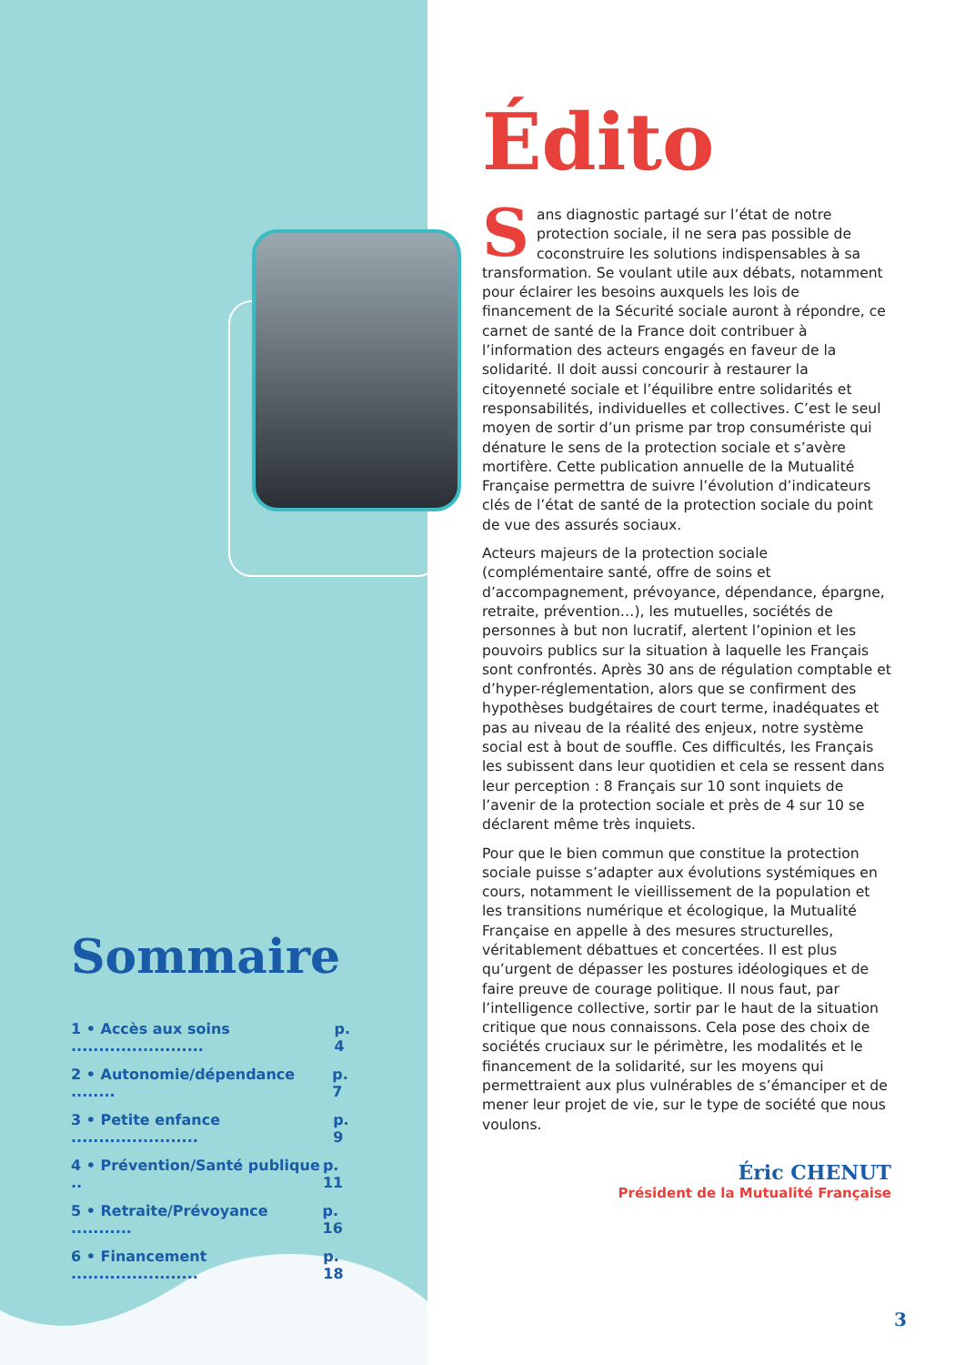Sommaire
1 • Accès aux soins ........................ p. 4
2 • Autonomie/dépendance ........ p. 7
3 • Petite enfance ....................... p. 9
4 • Prévention/Santé publique .. p. 11
5 • Retraite/Prévoyance ........... p. 16
6 • Financement ....................... p. 18
Édito
Sans diagnostic partagé sur l’état de notre protection sociale, il ne sera pas possible de coconstruire les solutions indispensables à sa transformation. Se voulant utile aux débats, notamment pour éclairer les besoins auxquels les lois de financement de la Sécurité sociale auront à répondre, ce carnet de santé de la France doit contribuer à l’information des acteurs engagés en faveur de la solidarité. Il doit aussi concourir à restaurer la citoyenneté sociale et l’équilibre entre solidarités et responsabilités, individuelles et collectives. C’est le seul moyen de sortir d’un prisme par trop consumériste qui dénature le sens de la protection sociale et s’avère mortifère. Cette publication annuelle de la Mutualité Française permettra de suivre l’évolution d’indicateurs clés de l’état de santé de la protection sociale du point de vue des assurés sociaux.
Acteurs majeurs de la protection sociale (complémentaire santé, offre de soins et d’accompagnement, prévoyance, dépendance, épargne, retraite, prévention…), les mutuelles, sociétés de personnes à but non lucratif, alertent l’opinion et les pouvoirs publics sur la situation à laquelle les Français sont confrontés. Après 30 ans de régulation comptable et d’hyper-réglementation, alors que se confirment des hypothèses budgétaires de court terme, inadéquates et pas au niveau de la réalité des enjeux, notre système social est à bout de souffle. Ces difficultés, les Français les subissent dans leur quotidien et cela se ressent dans leur perception : 8 Français sur 10 sont inquiets de l’avenir de la protection sociale et près de 4 sur 10 se déclarent même très inquiets.
Pour que le bien commun que constitue la protection sociale puisse s’adapter aux évolutions systémiques en cours, notamment le vieillissement de la population et les transitions numérique et écologique, la Mutualité Française en appelle à des mesures structurelles, véritablement débattues et concertées. Il est plus qu’urgent de dépasser les postures idéologiques et de faire preuve de courage politique. Il nous faut, par l’intelligence collective, sortir par le haut de la situation critique que nous connaissons. Cela pose des choix de sociétés cruciaux sur le périmètre, les modalités et le financement de la solidarité, sur les moyens qui permettraient aux plus vulnérables de s’émanciper et de mener leur projet de vie, sur le type de société que nous voulons.
Éric CHENUT
Président de la Mutualité Française
3